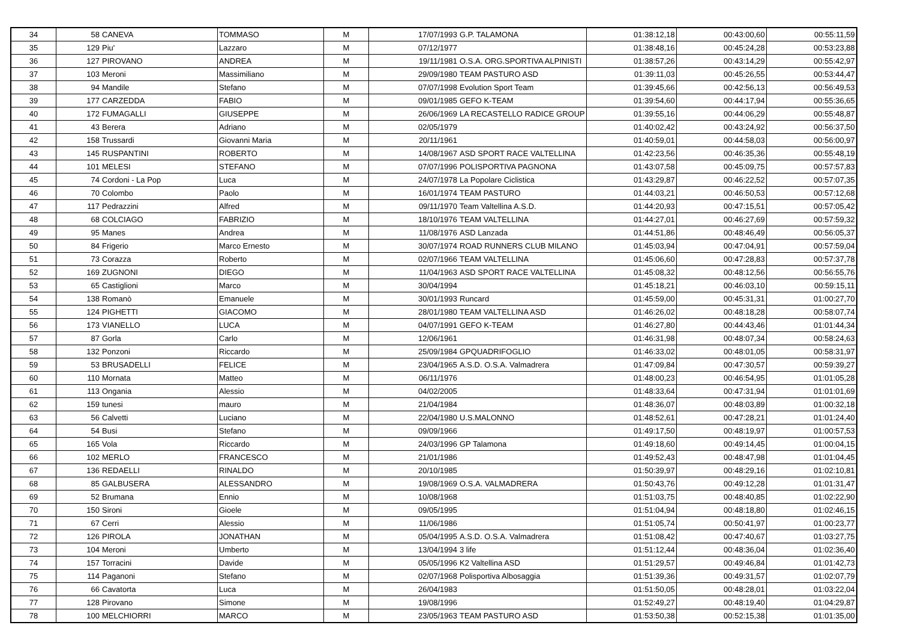| 34 | 58 | CANEVA | TOMMASO | M | 17/07/1993 | G.P. TALAMONA | 01:38:12,18 | 00:43:00,60 | 00:55:11,59 |
| 35 | 129 | Piu' | Lazzaro | M | 07/12/1977 | | 01:38:48,16 | 00:45:24,28 | 00:53:23,88 |
| 36 | 127 | PIROVANO | ANDREA | M | 19/11/1981 | O.S.A. ORG.SPORTIVA ALPINISTI | 01:38:57,26 | 00:43:14,29 | 00:55:42,97 |
| 37 | 103 | Meroni | Massimiliano | M | 29/09/1980 | TEAM PASTURO ASD | 01:39:11,03 | 00:45:26,55 | 00:53:44,47 |
| 38 | 94 | Mandile | Stefano | M | 07/07/1998 | Evolution Sport Team | 01:39:45,66 | 00:42:56,13 | 00:56:49,53 |
| 39 | 177 | CARZEDDA | FABIO | M | 09/01/1985 | GEFO K-TEAM | 01:39:54,60 | 00:44:17,94 | 00:55:36,65 |
| 40 | 172 | FUMAGALLI | GIUSEPPE | M | 26/06/1969 | LA RECASTELLO RADICE GROUP | 01:39:55,16 | 00:44:06,29 | 00:55:48,87 |
| 41 | 43 | Berera | Adriano | M | 02/05/1979 | | 01:40:02,42 | 00:43:24,92 | 00:56:37,50 |
| 42 | 158 | Trussardi | Giovanni Maria | M | 20/11/1961 | | 01:40:59,01 | 00:44:58,03 | 00:56:00,97 |
| 43 | 145 | RUSPANTINI | ROBERTO | M | 14/08/1967 | ASD SPORT RACE VALTELLINA | 01:42:23,56 | 00:46:35,36 | 00:55:48,19 |
| 44 | 101 | MELESI | STEFANO | M | 07/07/1996 | POLISPORTIVA PAGNONA | 01:43:07,58 | 00:45:09,75 | 00:57:57,83 |
| 45 | 74 | Cordoni - La Pop | Luca | M | 24/07/1978 | La Popolare Ciclistica | 01:43:29,87 | 00:46:22,52 | 00:57:07,35 |
| 46 | 70 | Colombo | Paolo | M | 16/01/1974 | TEAM PASTURO | 01:44:03,21 | 00:46:50,53 | 00:57:12,68 |
| 47 | 117 | Pedrazzini | Alfred | M | 09/11/1970 | Team Valtellina A.S.D. | 01:44:20,93 | 00:47:15,51 | 00:57:05,42 |
| 48 | 68 | COLCIAGO | FABRIZIO | M | 18/10/1976 | TEAM VALTELLINA | 01:44:27,01 | 00:46:27,69 | 00:57:59,32 |
| 49 | 95 | Manes | Andrea | M | 11/08/1976 | ASD Lanzada | 01:44:51,86 | 00:48:46,49 | 00:56:05,37 |
| 50 | 84 | Frigerio | Marco Ernesto | M | 30/07/1974 | ROAD RUNNERS CLUB MILANO | 01:45:03,94 | 00:47:04,91 | 00:57:59,04 |
| 51 | 73 | Corazza | Roberto | M | 02/07/1966 | TEAM VALTELLINA | 01:45:06,60 | 00:47:28,83 | 00:57:37,78 |
| 52 | 169 | ZUGNONI | DIEGO | M | 11/04/1963 | ASD SPORT RACE VALTELLINA | 01:45:08,32 | 00:48:12,56 | 00:56:55,76 |
| 53 | 65 | Castiglioni | Marco | M | 30/04/1994 | | 01:45:18,21 | 00:46:03,10 | 00:59:15,11 |
| 54 | 138 | Romanò | Emanuele | M | 30/01/1993 | Runcard | 01:45:59,00 | 00:45:31,31 | 01:00:27,70 |
| 55 | 124 | PIGHETTI | GIACOMO | M | 28/01/1980 | TEAM VALTELLINA ASD | 01:46:26,02 | 00:48:18,28 | 00:58:07,74 |
| 56 | 173 | VIANELLO | LUCA | M | 04/07/1991 | GEFO K-TEAM | 01:46:27,80 | 00:44:43,46 | 01:01:44,34 |
| 57 | 87 | Gorla | Carlo | M | 12/06/1961 | | 01:46:31,98 | 00:48:07,34 | 00:58:24,63 |
| 58 | 132 | Ponzoni | Riccardo | M | 25/09/1984 | GPQUADRIFOGLIO | 01:46:33,02 | 00:48:01,05 | 00:58:31,97 |
| 59 | 53 | BRUSADELLI | FELICE | M | 23/04/1965 | A.S.D. O.S.A. Valmadrera | 01:47:09,84 | 00:47:30,57 | 00:59:39,27 |
| 60 | 110 | Mornata | Matteo | M | 06/11/1976 | | 01:48:00,23 | 00:46:54,95 | 01:01:05,28 |
| 61 | 113 | Ongania | Alessio | M | 04/02/2005 | | 01:48:33,64 | 00:47:31,94 | 01:01:01,69 |
| 62 | 159 | tunesi | mauro | M | 21/04/1984 | | 01:48:36,07 | 00:48:03,89 | 01:00:32,18 |
| 63 | 56 | Calvetti | Luciano | M | 22/04/1980 | U.S.MALONNO | 01:48:52,61 | 00:47:28,21 | 01:01:24,40 |
| 64 | 54 | Busi | Stefano | M | 09/09/1966 | | 01:49:17,50 | 00:48:19,97 | 01:00:57,53 |
| 65 | 165 | Vola | Riccardo | M | 24/03/1996 | GP Talamona | 01:49:18,60 | 00:49:14,45 | 01:00:04,15 |
| 66 | 102 | MERLO | FRANCESCO | M | 21/01/1986 | | 01:49:52,43 | 00:48:47,98 | 01:01:04,45 |
| 67 | 136 | REDAELLI | RINALDO | M | 20/10/1985 | | 01:50:39,97 | 00:48:29,16 | 01:02:10,81 |
| 68 | 85 | GALBUSERA | ALESSANDRO | M | 19/08/1969 | O.S.A. VALMADRERA | 01:50:43,76 | 00:49:12,28 | 01:01:31,47 |
| 69 | 52 | Brumana | Ennio | M | 10/08/1968 | | 01:51:03,75 | 00:48:40,85 | 01:02:22,90 |
| 70 | 150 | Sironi | Gioele | M | 09/05/1995 | | 01:51:04,94 | 00:48:18,80 | 01:02:46,15 |
| 71 | 67 | Cerri | Alessio | M | 11/06/1986 | | 01:51:05,74 | 00:50:41,97 | 01:00:23,77 |
| 72 | 126 | PIROLA | JONATHAN | M | 05/04/1995 | A.S.D. O.S.A. Valmadrera | 01:51:08,42 | 00:47:40,67 | 01:03:27,75 |
| 73 | 104 | Meroni | Umberto | M | 13/04/1994 | 3 life | 01:51:12,44 | 00:48:36,04 | 01:02:36,40 |
| 74 | 157 | Torracini | Davide | M | 05/05/1996 | K2 Valtellina ASD | 01:51:29,57 | 00:49:46,84 | 01:01:42,73 |
| 75 | 114 | Paganoni | Stefano | M | 02/07/1968 | Polisportiva Albosaggia | 01:51:39,36 | 00:49:31,57 | 01:02:07,79 |
| 76 | 66 | Cavatorta | Luca | M | 26/04/1983 | | 01:51:50,05 | 00:48:28,01 | 01:03:22,04 |
| 77 | 128 | Pirovano | Simone | M | 19/08/1996 | | 01:52:49,27 | 00:48:19,40 | 01:04:29,87 |
| 78 | 100 | MELCHIORRI | MARCO | M | 23/05/1963 | TEAM PASTURO ASD | 01:53:50,38 | 00:52:15,38 | 01:01:35,00 |